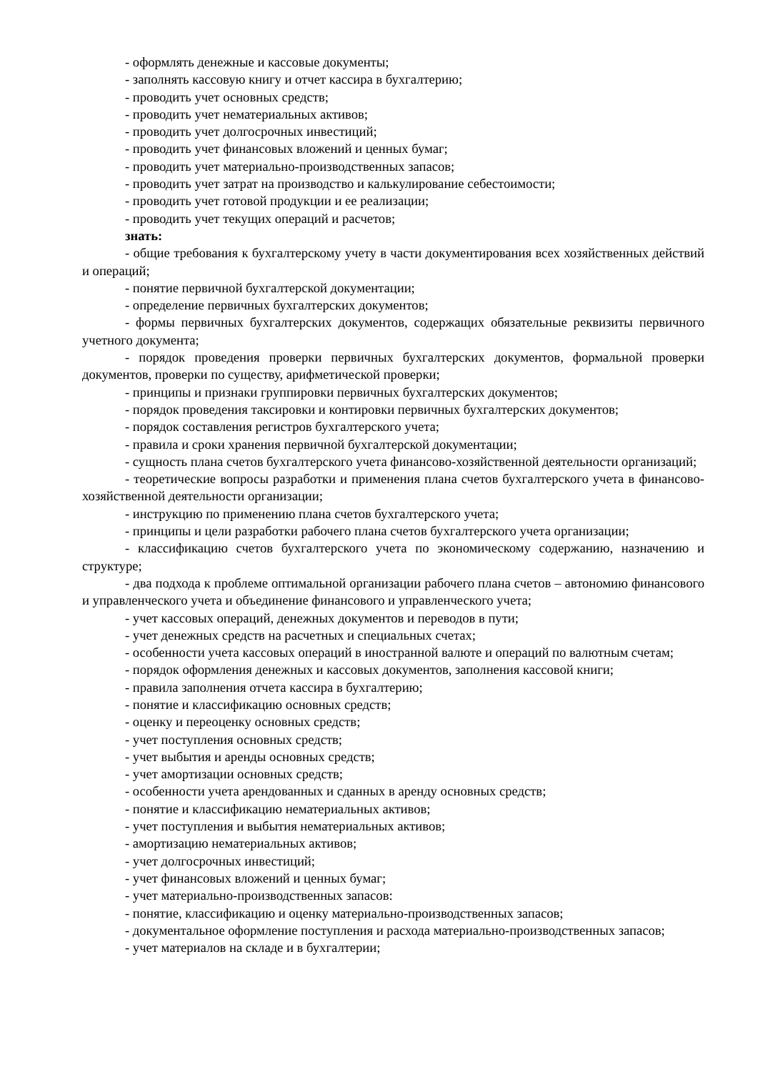- оформлять денежные и кассовые документы;
- заполнять кассовую книгу и отчет кассира в бухгалтерию;
- проводить учет основных средств;
- проводить учет нематериальных активов;
- проводить учет долгосрочных инвестиций;
- проводить учет финансовых вложений и ценных бумаг;
- проводить учет материально-производственных запасов;
- проводить учет затрат на производство и калькулирование себестоимости;
- проводить учет готовой продукции и ее реализации;
- проводить учет текущих операций и расчетов;
знать:
- общие требования к бухгалтерскому учету в части документирования всех хозяйственных действий и операций;
- понятие первичной бухгалтерской документации;
- определение первичных бухгалтерских документов;
- формы первичных бухгалтерских документов, содержащих обязательные реквизиты первичного учетного документа;
- порядок проведения проверки первичных бухгалтерских документов, формальной проверки документов, проверки по существу, арифметической проверки;
- принципы и признаки группировки первичных бухгалтерских документов;
- порядок проведения таксировки и контировки первичных бухгалтерских документов;
- порядок составления регистров бухгалтерского учета;
- правила и сроки хранения первичной бухгалтерской документации;
- сущность плана счетов бухгалтерского учета финансово-хозяйственной деятельности организаций;
- теоретические вопросы разработки и применения плана счетов бухгалтерского учета в финансово-хозяйственной деятельности организации;
- инструкцию по применению плана счетов бухгалтерского учета;
- принципы и цели разработки рабочего плана счетов бухгалтерского учета организации;
- классификацию счетов бухгалтерского учета по экономическому содержанию, назначению и структуре;
- два подхода к проблеме оптимальной организации рабочего плана счетов – автономию финансового и управленческого учета и объединение финансового и управленческого учета;
- учет кассовых операций, денежных документов и переводов в пути;
- учет денежных средств на расчетных и специальных счетах;
- особенности учета кассовых операций в иностранной валюте и операций по валютным счетам;
- порядок оформления денежных и кассовых документов, заполнения кассовой книги;
- правила заполнения отчета кассира в бухгалтерию;
- понятие и классификацию основных средств;
- оценку и переоценку основных средств;
- учет поступления основных средств;
- учет выбытия и аренды основных средств;
- учет амортизации основных средств;
- особенности учета арендованных и сданных в аренду основных средств;
- понятие и классификацию нематериальных активов;
- учет поступления и выбытия нематериальных активов;
- амортизацию нематериальных активов;
- учет долгосрочных инвестиций;
- учет финансовых вложений и ценных бумаг;
- учет материально-производственных запасов:
- понятие, классификацию и оценку материально-производственных запасов;
- документальное оформление поступления и расхода материально-производственных запасов;
- учет материалов на складе и в бухгалтерии;